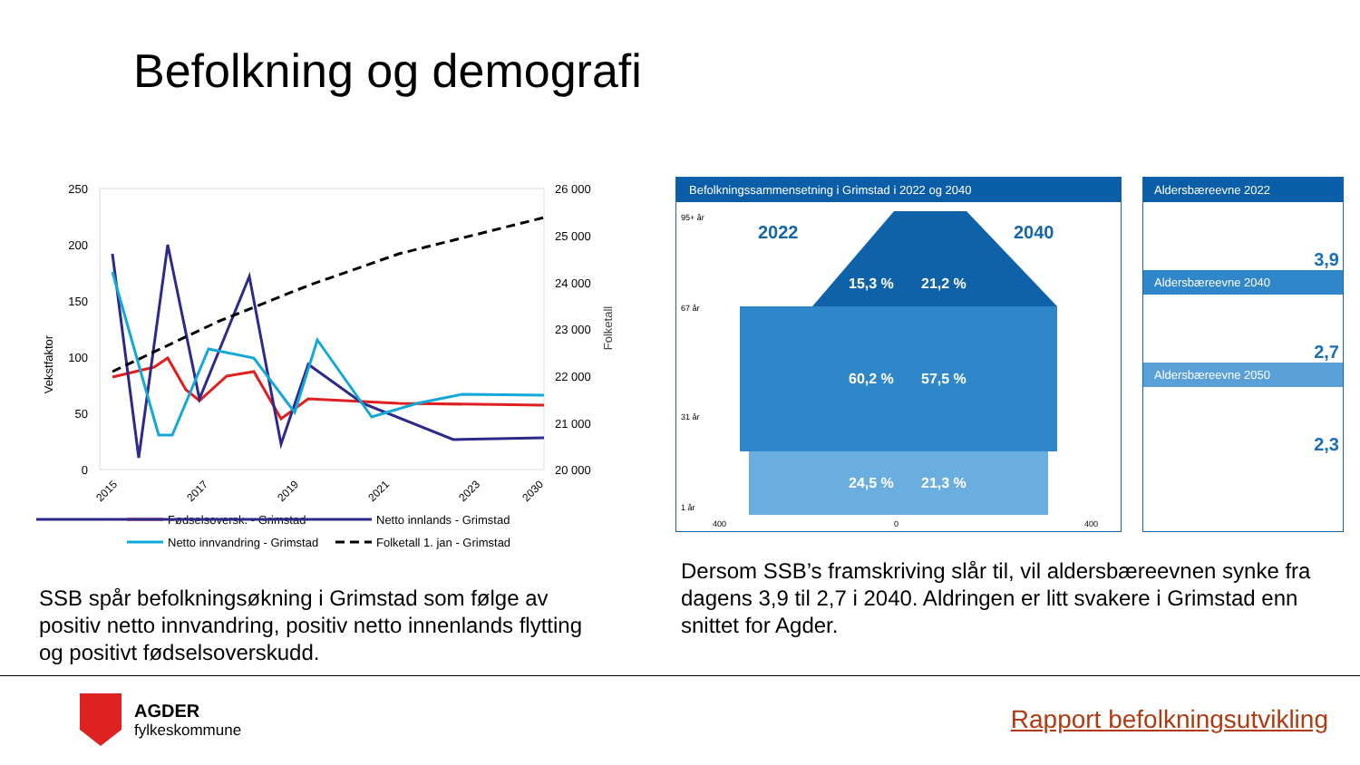Befolkning og demografi
Vekstfaktor
Folketall
250
200
150
100
50
0
26 000
25 000
24 000
23 000
22 000
21 000
20 000
2015
2017
2019
2021
2023
2030
Fødselsoversk. - Grimstad
Netto innlands - Grimstad
Netto innvandring - Grimstad
Folketall 1. jan - Grimstad
Befolkningssammensetning i Grimstad i 2022 og 2040
2022
2040
15,3 %
21,2 %
60,2 %
57,5 %
24,5 %
21,3 %
95+ år
67 år
31 år
1 år
400
0
400
Aldersbæreevne 2022
3,9
Aldersbæreevne 2040
2,7
Aldersbæreevne 2050
2,3
SSB spår befolkningsøkning i Grimstad som følge av positiv netto innvandring, positiv netto innenlands flytting og positivt fødselsoverskudd.
Dersom SSB’s framskriving slår til, vil aldersbæreevnen synke fra dagens 3,9 til 2,7 i 2040. Aldringen er litt svakere i Grimstad enn snittet for Agder.
AGDER
fylkeskommune
Rapport befolkningsutvikling